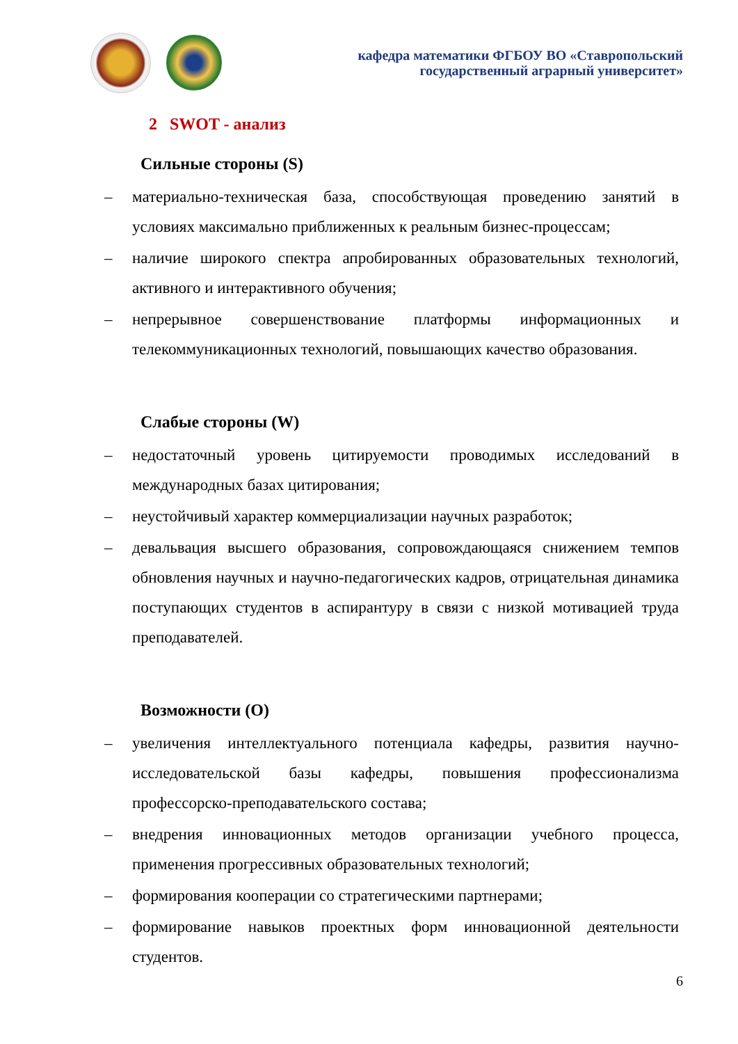кафедра математики ФГБОУ ВО «Ставропольский
государственный аграрный университет»
2 SWOT - анализ
Сильные стороны (S)
– материально-техническая база, способствующая проведению занятий в условиях максимально приближенных к реальным бизнес-процессам;
– наличие широкого спектра апробированных образовательных технологий, активного и интерактивного обучения;
– непрерывное совершенствование платформы информационных и телекоммуникационных технологий, повышающих качество образования.
Слабые стороны (W)
– недостаточный уровень цитируемости проводимых исследований в международных базах цитирования;
– неустойчивый характер коммерциализации научных разработок;
– девальвация высшего образования, сопровождающаяся снижением темпов обновления научных и научно-педагогических кадров, отрицательная динамика поступающих студентов в аспирантуру в связи с низкой мотивацией труда преподавателей.
Возможности (O)
– увеличения интеллектуального потенциала кафедры, развития научно-исследовательской базы кафедры, повышения профессионализма профессорско-преподавательского состава;
– внедрения инновационных методов организации учебного процесса, применения прогрессивных образовательных технологий;
– формирования кооперации со стратегическими партнерами;
– формирование навыков проектных форм инновационной деятельности студентов.
6